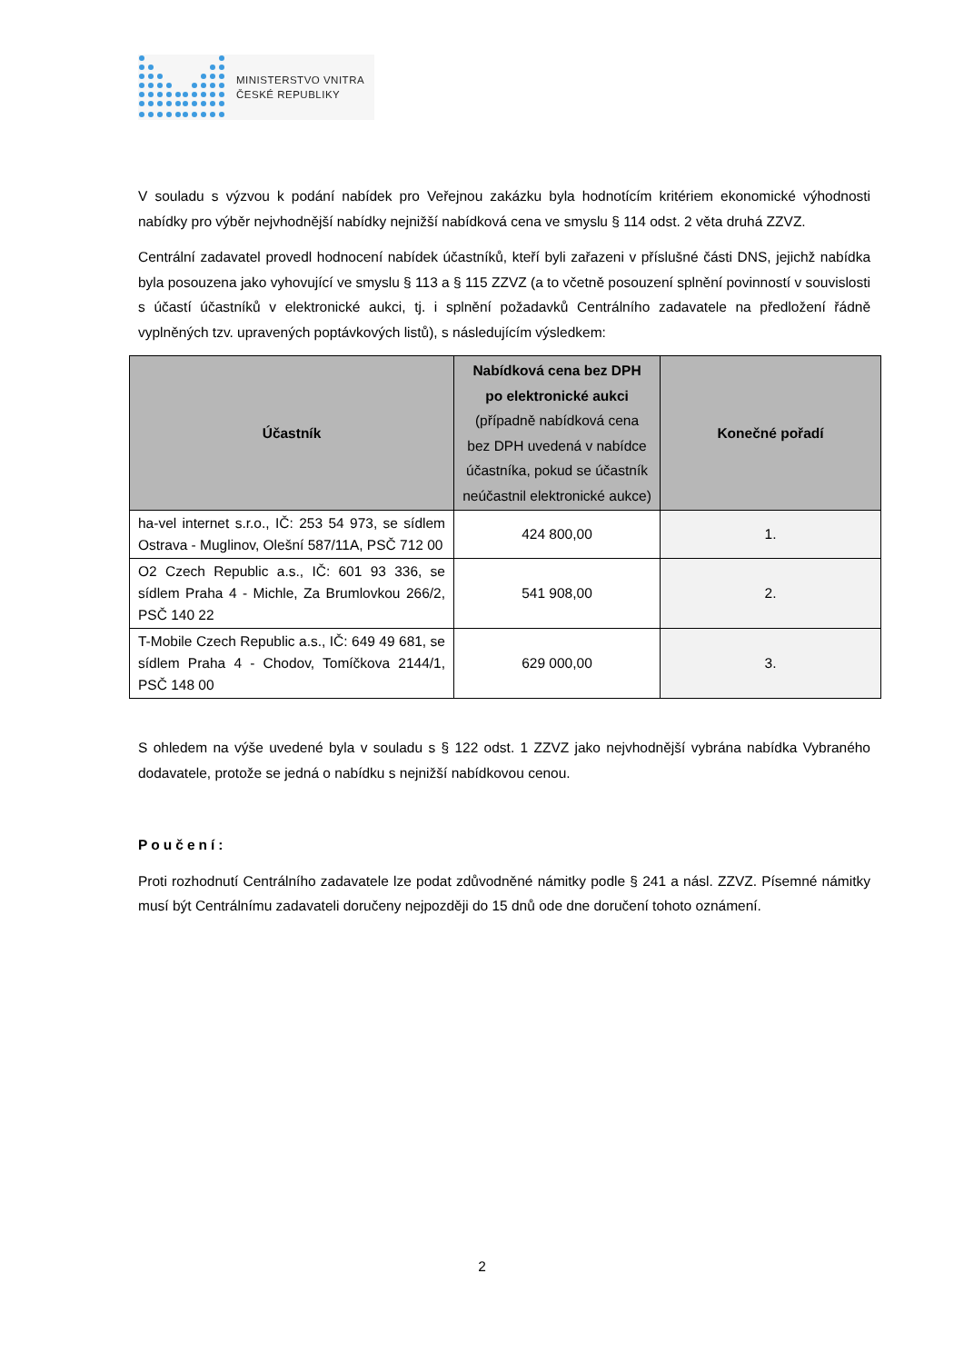MINISTERSTVO VNITRA
ČESKÉ REPUBLIKY
V souladu s výzvou k podání nabídek pro Veřejnou zakázku byla hodnotícím kritériem ekonomické výhodnosti nabídky pro výběr nejvhodnější nabídky nejnižší nabídková cena ve smyslu § 114 odst. 2 věta druhá ZZVZ.
Centrální zadavatel provedl hodnocení nabídek účastníků, kteří byli zařazeni v příslušné části DNS, jejichž nabídka byla posouzena jako vyhovující ve smyslu § 113 a § 115 ZZVZ (a to včetně posouzení splnění povinností v souvislosti s účastí účastníků v elektronické aukci, tj. i splnění požadavků Centrálního zadavatele na předložení řádně vyplněných tzv. upravených poptávkových listů), s následujícím výsledkem:
| Účastník | Nabídková cena bez DPH po elektronické aukci (případně nabídková cena bez DPH uvedená v nabídce účastníka, pokud se účastník neúčastnil elektronické aukce) | Konečné pořadí |
| --- | --- | --- |
| ha-vel internet s.r.o., IČ: 253 54 973, se sídlem Ostrava - Muglinov, Olešní 587/11A, PSČ 712 00 | 424 800,00 | 1. |
| O2 Czech Republic a.s., IČ: 601 93 336, se sídlem Praha 4 - Michle, Za Brumlovkou 266/2, PSČ 140 22 | 541 908,00 | 2. |
| T-Mobile Czech Republic a.s., IČ: 649 49 681, se sídlem Praha 4 - Chodov, Tomíčkova 2144/1, PSČ 148 00 | 629 000,00 | 3. |
S ohledem na výše uvedené byla v souladu s § 122 odst. 1 ZZVZ jako nejvhodnější vybrána nabídka Vybraného dodavatele, protože se jedná o nabídku s nejnižší nabídkovou cenou.
Poučení:
Proti rozhodnutí Centrálního zadavatele lze podat zdůvodněné námitky podle § 241 a násl. ZZVZ. Písemné námitky musí být Centrálnímu zadavateli doručeny nejpozději do 15 dnů ode dne doručení tohoto oznámení.
2